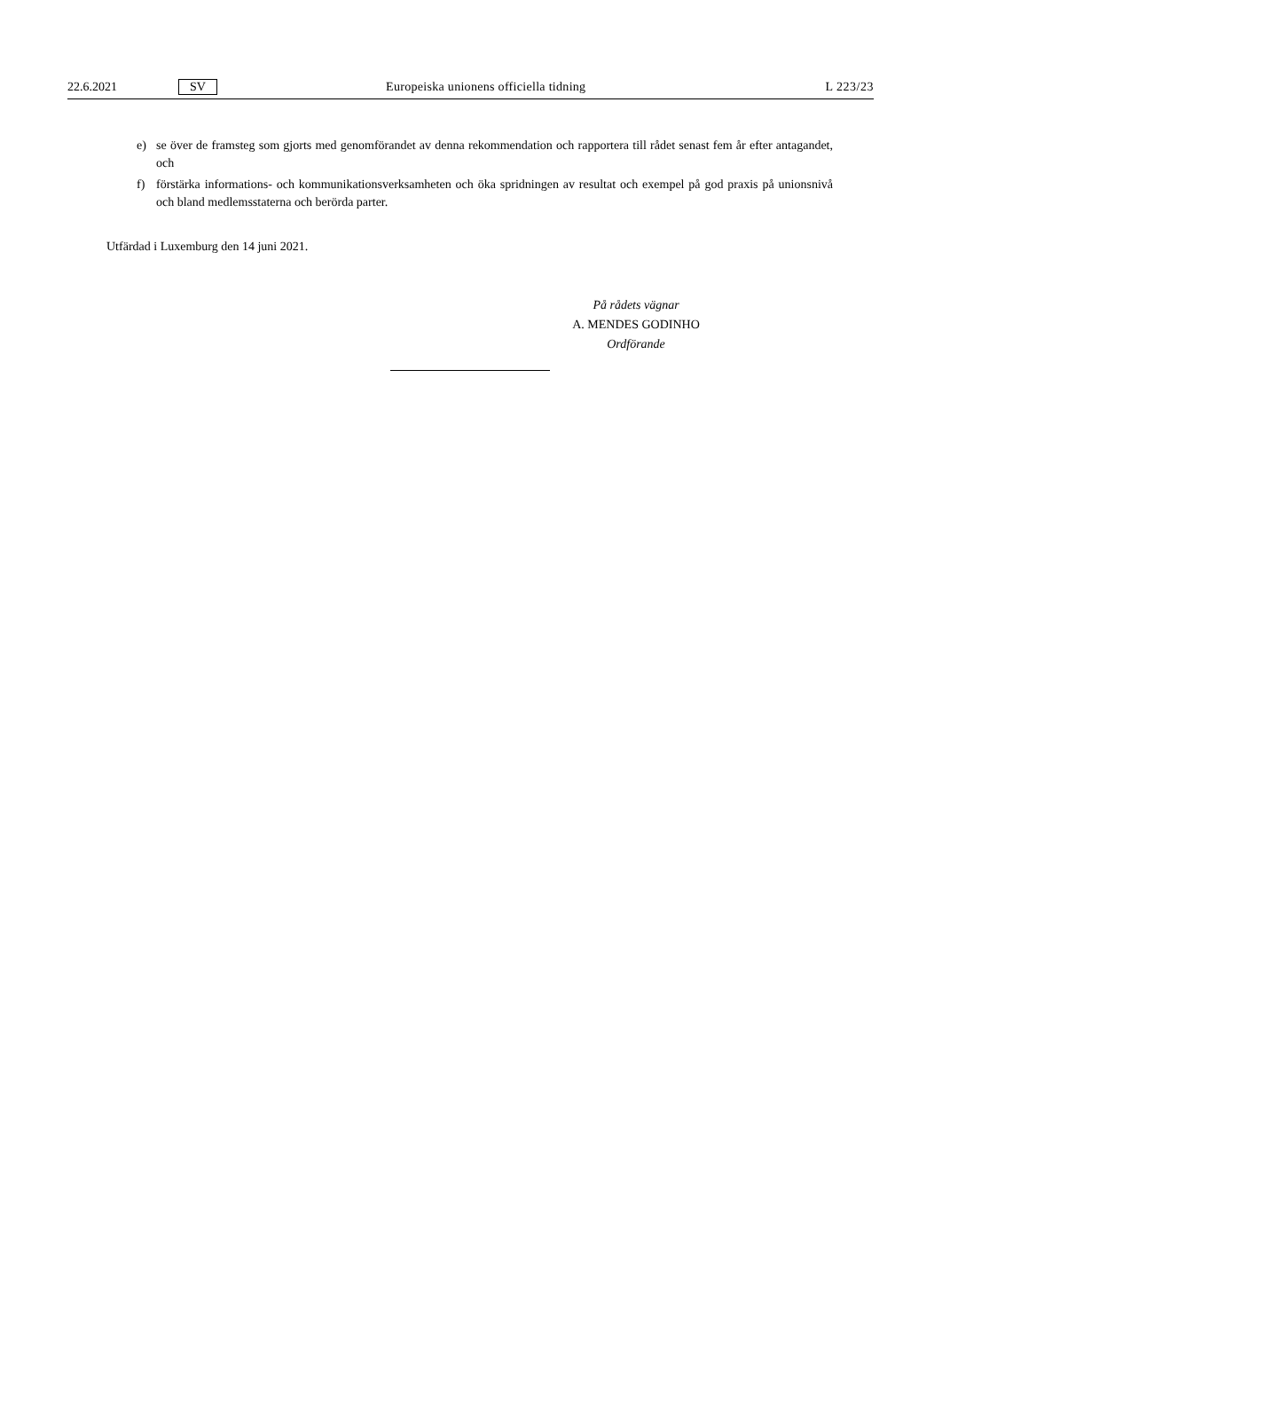22.6.2021 SV Europeiska unionens officiella tidning L 223/23
e) se över de framsteg som gjorts med genomförandet av denna rekommendation och rapportera till rådet senast fem år efter antagandet, och
f) förstärka informations- och kommunikationsverksamheten och öka spridningen av resultat och exempel på god praxis på unionsnivå och bland medlemsstaterna och berörda parter.
Utfärdad i Luxemburg den 14 juni 2021.
På rådets vägnar
A. MENDES GODINHO
Ordförande